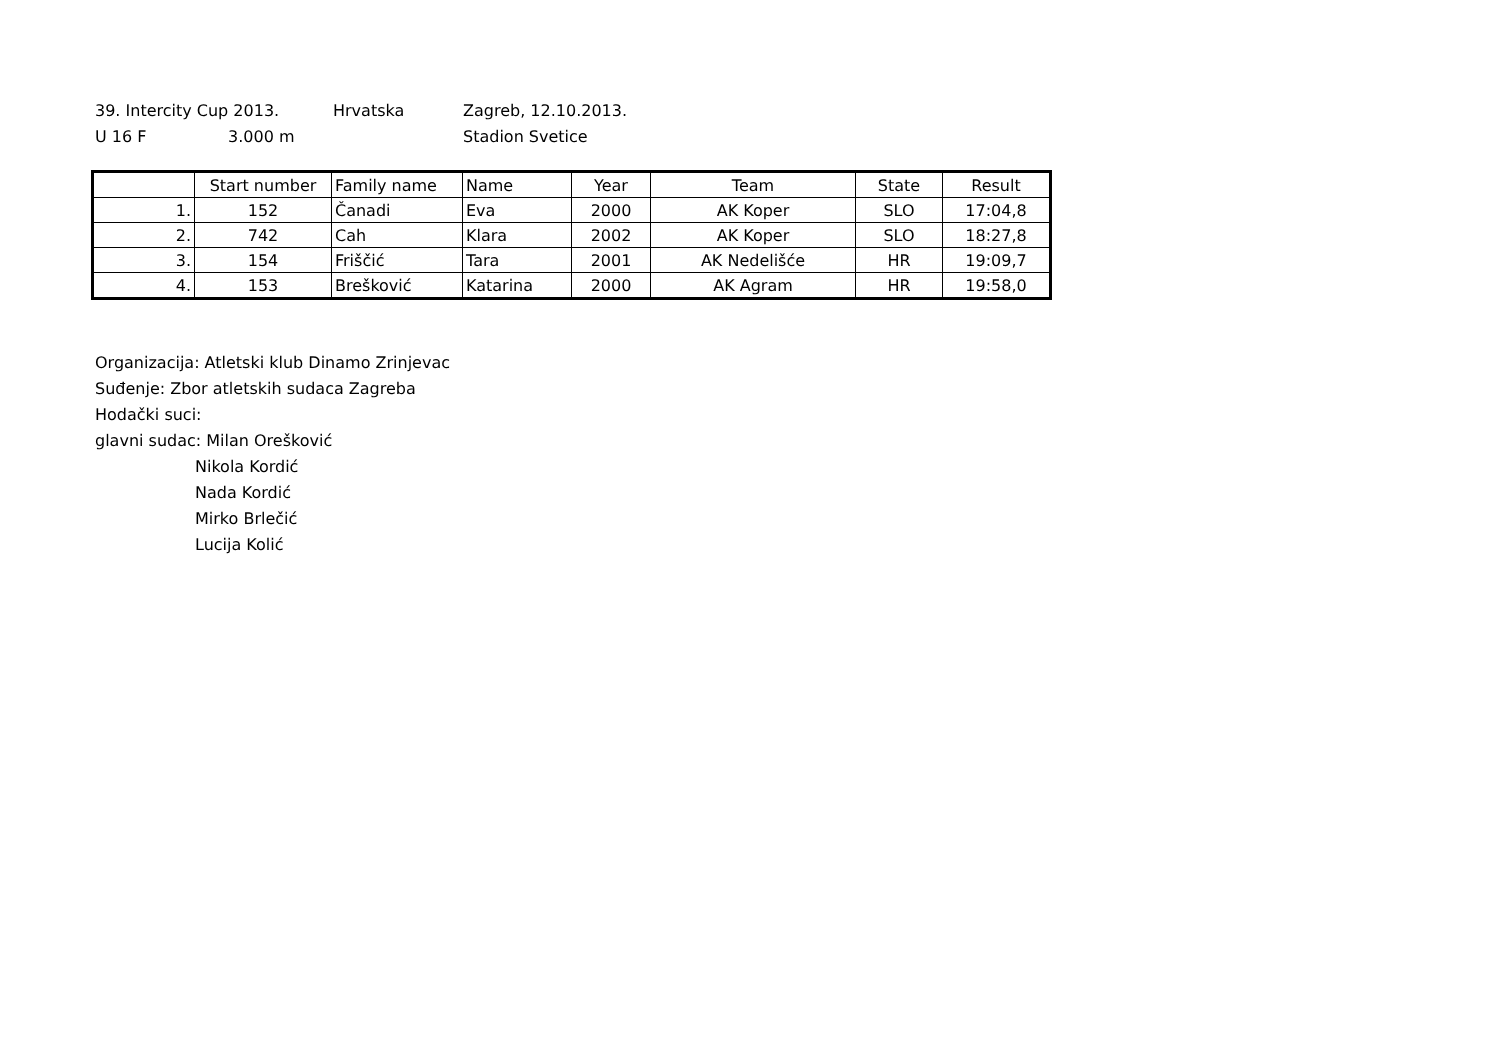39. Intercity Cup 2013. Hrvatska Zagreb, 12.10.2013.
U 16 F 3.000 m Stadion Svetice
| | Start number | Family name | Name | Year | Team | State | Result |
| 1. | 152 | Čanadi | Eva | 2000 | AK Koper | SLO | 17:04,8 |
| 2. | 742 | Cah | Klara | 2002 | AK Koper | SLO | 18:27,8 |
| 3. | 154 | Friščić | Tara | 2001 | AK Nedelišće | HR | 19:09,7 |
| 4. | 153 | Brešković | Katarina | 2000 | AK Agram | HR | 19:58,0 |
Organizacija: Atletski klub Dinamo Zrinjevac
Suđenje: Zbor atletskih sudaca Zagreba
Hodački suci:
glavni sudac: Milan Orešković
Nikola Kordić
Nada Kordić
Mirko Brlečić
Lucija Kolić